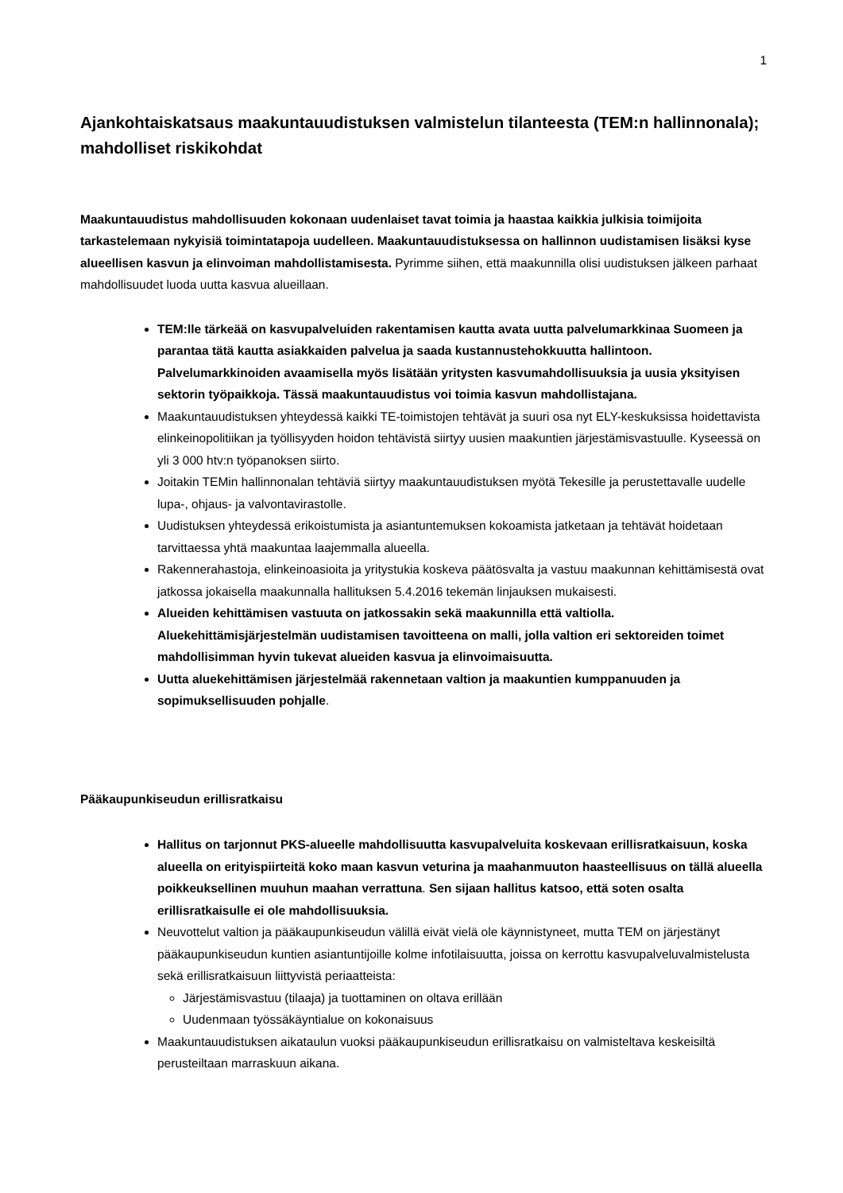1
Ajankohtaiskatsaus maakuntauudistuksen valmistelun tilanteesta (TEM:n hallinnonala); mahdolliset riskikohdat
Maakuntauudistus mahdollisuuden kokonaan uudenlaiset tavat toimia ja haastaa kaikkia julkisia toimijoita tarkastelemaan nykyisiä toimintatapoja uudelleen. Maakuntauudistuksessa on hallinnon uudistamisen lisäksi kyse alueellisen kasvun ja elinvoiman mahdollistamisesta. Pyrimme siihen, että maakunnilla olisi uudistuksen jälkeen parhaat mahdollisuudet luoda uutta kasvua alueillaan.
TEM:lle tärkeää on kasvupalveluiden rakentamisen kautta avata uutta palvelumarkkinaa Suomeen ja parantaa tätä kautta asiakkaiden palvelua ja saada kustannustehokkuutta hallintoon. Palvelumarkkinoiden avaamisella myös lisätään yritysten kasvumahdollisuuksia ja uusia yksityisen sektorin työpaikkoja. Tässä maakuntauudistus voi toimia kasvun mahdollistajana.
Maakuntauudistuksen yhteydessä kaikki TE-toimistojen tehtävät ja suuri osa nyt ELY-keskuksissa hoidettavista elinkeinopolitiikan ja työllisyyden hoidon tehtävistä siirtyy uusien maakuntien järjestämisvastuulle. Kyseessä on yli 3 000 htv:n työpanoksen siirto.
Joitakin TEMin hallinnonalan tehtäviä siirtyy maakuntauudistuksen myötä Tekesille ja perustettavalle uudelle lupa-, ohjaus- ja valvontavirastolle.
Uudistuksen yhteydessä erikoistumista ja asiantuntemuksen kokoamista jatketaan ja tehtävät hoidetaan tarvittaessa yhtä maakuntaa laajemmalla alueella.
Rakennerahastoja, elinkeinoasioita ja yritystukia koskeva päätösvalta ja vastuu maakunnan kehittämisestä ovat jatkossa jokaisella maakunnalla hallituksen 5.4.2016 tekemän linjauksen mukaisesti.
Alueiden kehittämisen vastuuta on jatkossakin sekä maakunnilla että valtiolla. Aluekehittämisjärjestelmän uudistamisen tavoitteena on malli, jolla valtion eri sektoreiden toimet mahdollisimman hyvin tukevat alueiden kasvua ja elinvoimaisuutta.
Uutta aluekehittämisen järjestelmää rakennetaan valtion ja maakuntien kumppanuuden ja sopimuksellisuuden pohjalle.
Pääkaupunkiseudun erillisratkaisu
Hallitus on tarjonnut PKS-alueelle mahdollisuutta kasvupalveluita koskevaan erillisratkaisuun, koska alueella on erityispiirteitä koko maan kasvun veturina ja maahanmuuton haasteellisuus on tällä alueella poikkeuksellinen muuhun maahan verrattuna. Sen sijaan hallitus katsoo, että soten osalta erillisratkaisulle ei ole mahdollisuuksia.
Neuvottelut valtion ja pääkaupunkiseudun välillä eivät vielä ole käynnistyneet, mutta TEM on järjestänyt pääkaupunkiseudun kuntien asiantuntijoille kolme infotilaisuutta, joissa on kerrottu kasvupalveluvalmistelusta sekä erillisratkaisuun liittyvistä periaatteista:
Järjestämisvastuu (tilaaja) ja tuottaminen on oltava erillään
Uudenmaan työssäkäyntialue on kokonaisuus
Maakuntauudistuksen aikataulun vuoksi pääkaupunkiseudun erillisratkaisu on valmisteltava keskeisiltä perusteiltaan marraskuun aikana.